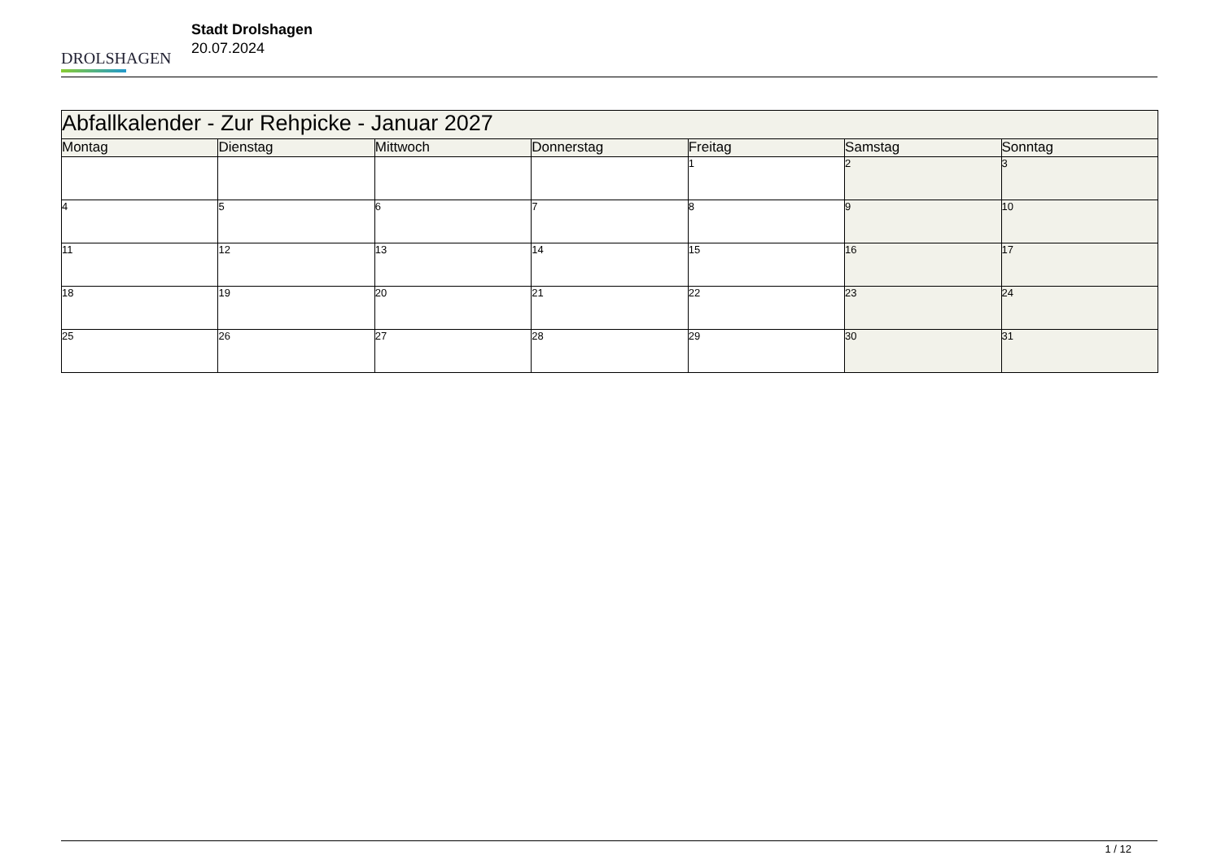DROLSHAGEN
Stadt Drolshagen
20.07.2024
| Abfallkalender - Zur Rehpicke - Januar 2027 | | | | | | |
| Montag | Dienstag | Mittwoch | Donnerstag | Freitag | Samstag | Sonntag |
| | | | | 1 | 2 | 3 |
| 4 | 5 | 6 | 7 | 8 | 9 | 10 |
| 11 | 12 | 13 | 14 | 15 | 16 | 17 |
| 18 | 19 | 20 | 21 | 22 | 23 | 24 |
| 25 | 26 | 27 | 28 | 29 | 30 | 31 |
1 / 12